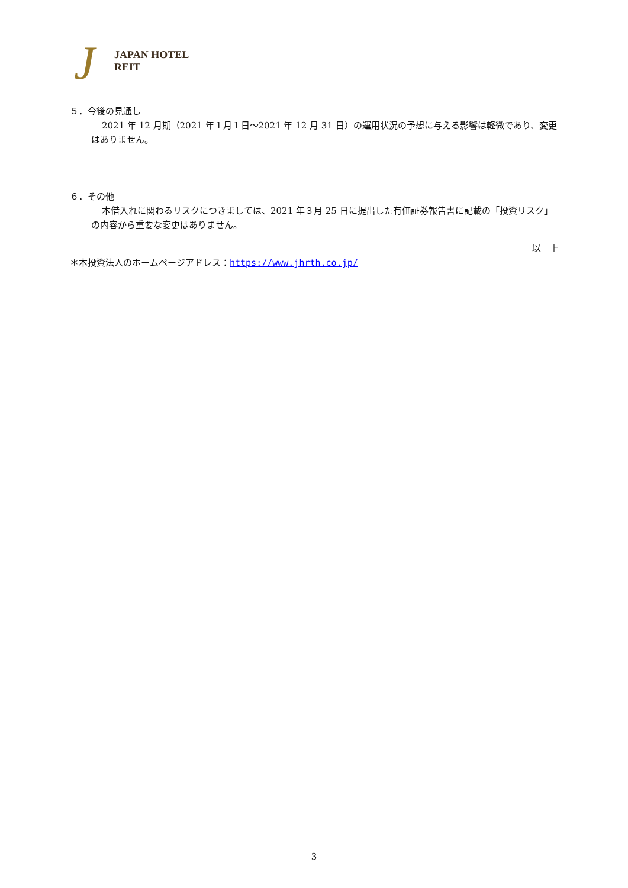J JAPAN HOTEL REIT
５．今後の見通し
2021 年 12 月期（2021 年１月１日～2021 年 12 月 31 日）の運用状況の予想に与える影響は軽微であり、変更はありません。
６．その他
本借入れに関わるリスクにつきましては、2021 年３月 25 日に提出した有価証券報告書に記載の「投資リスク」の内容から重要な変更はありません。
以　上
＊本投資法人のホームページアドレス：https://www.jhrth.co.jp/
3